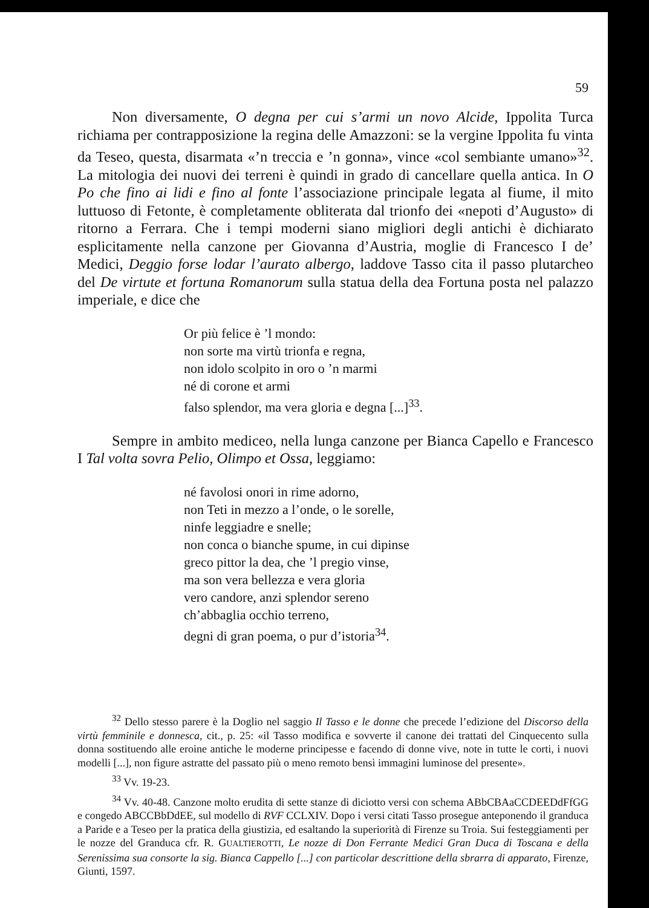59
Non diversamente, O degna per cui s’armi un novo Alcide, Ippolita Turca richiama per contrapposizione la regina delle Amazzoni: se la vergine Ippolita fu vinta da Teseo, questa, disarmata «’n treccia e ’n gonna», vince «col sembiante umano»<sup>32</sup>. La mitologia dei nuovi dei terreni è quindi in grado di cancellare quella antica. In O Po che fino ai lidi e fino al fonte l’associazione principale legata al fiume, il mito luttuoso di Fetonte, è completamente obliterata dal trionfo dei «nepoti d’Augusto» di ritorno a Ferrara. Che i tempi moderni siano migliori degli antichi è dichiarato esplicitamente nella canzone per Giovanna d’Austria, moglie di Francesco I de’ Medici, Deggio forse lodar l’aurato albergo, laddove Tasso cita il passo plutarcheo del De virtute et fortuna Romanorum sulla statua della dea Fortuna posta nel palazzo imperiale, e dice che
Or più felice è ’l mondo:
non sorte ma virtù trionfa e regna,
non idolo scolpito in oro o ’n marmi
né di corone et armi
falso splendor, ma vera gloria e degna [...]<sup>33</sup>.
Sempre in ambito mediceo, nella lunga canzone per Bianca Capello e Francesco I Tal volta sovra Pelio, Olimpo et Ossa, leggiamo:
né favolosi onori in rime adorno,
non Teti in mezzo a l’onde, o le sorelle,
ninfe leggiadre e snelle;
non conca o bianche spume, in cui dipinse
greco pittor la dea, che ’l pregio vinse,
ma son vera bellezza e vera gloria
vero candore, anzi splendor sereno
ch’abbaglia occhio terreno,
degni di gran poema, o pur d’istoria<sup>34</sup>.
<sup>32</sup> Dello stesso parere è la Doglio nel saggio Il Tasso e le donne che precede l’edizione del Discorso della virtù femminile e donnesca, cit., p. 25: «il Tasso modifica e sovverte il canone dei trattati del Cinquecento sulla donna sostituendo alle eroine antiche le moderne principesse e facendo di donne vive, note in tutte le corti, i nuovi modelli [...], non figure astratte del passato più o meno remoto bensì immagini luminose del presente».
<sup>33</sup> Vv. 19-23.
<sup>34</sup> Vv. 40-48. Canzone molto erudita di sette stanze di diciotto versi con schema ABbCBAaCCDEEDdFfGG e congedo ABCCBbDdEE, sul modello di RVF CCLXIV. Dopo i versi citati Tasso prosegue anteponendo il granduca a Paride e a Teseo per la pratica della giustizia, ed esaltando la superiorità di Firenze su Troia. Sui festeggiamenti per le nozze del Granduca cfr. R. GUALTIEROTTI, Le nozze di Don Ferrante Medici Gran Duca di Toscana e della Serenissima sua consorte la sig. Bianca Cappello [...] con particolar descrittione della sbrarra di apparato, Firenze, Giunti, 1597.